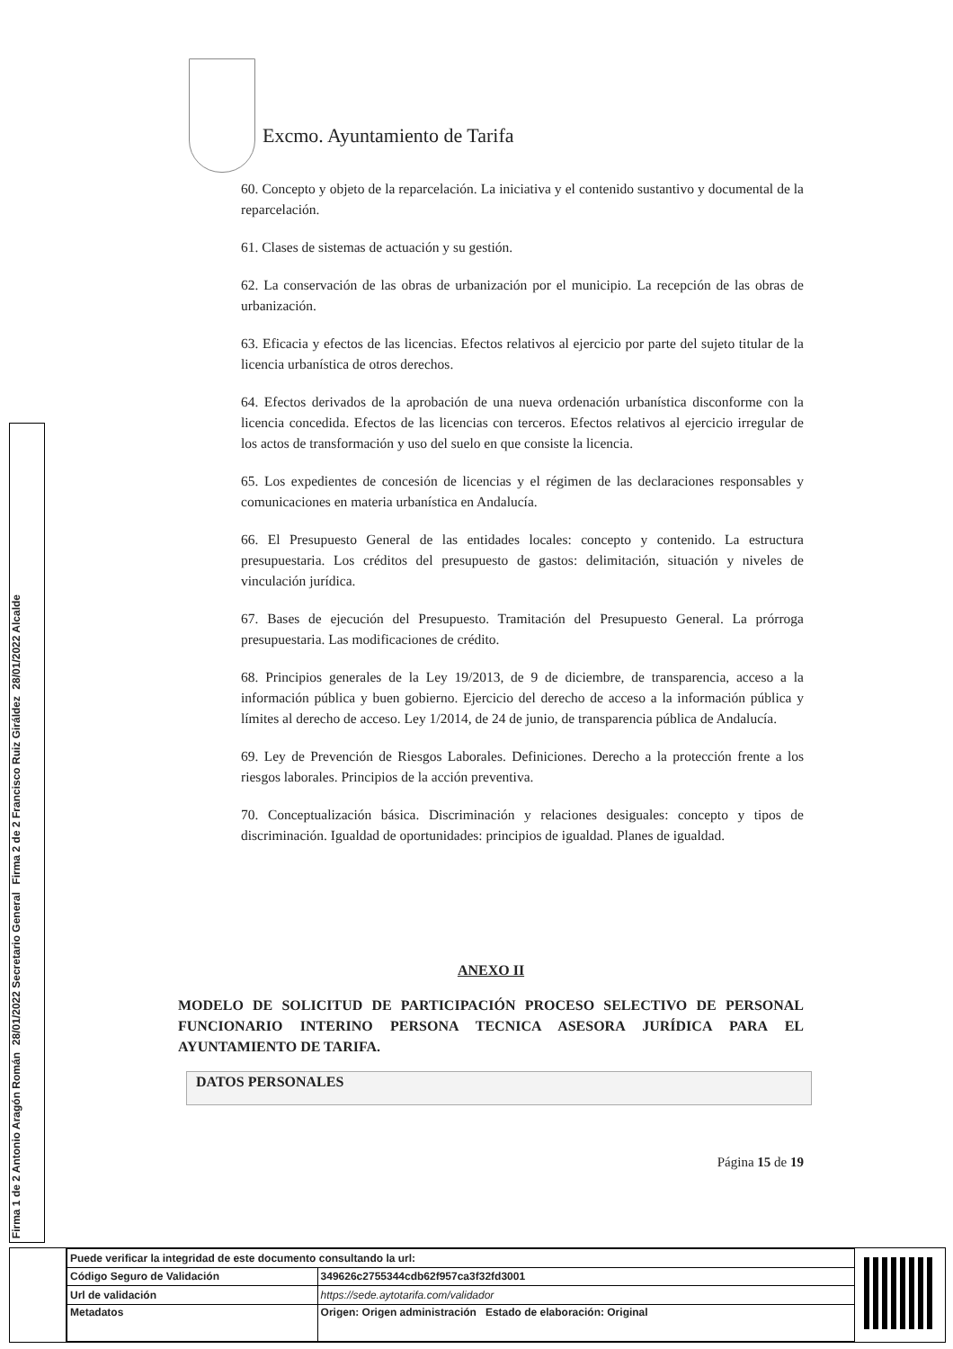Firma 1 de 2 Antonio Aragón Román
28/01/2022 Secretario General
Firma 2 de 2 Francisco Ruiz Giráldez
28/01/2022 Alcalde
Excmo. Ayuntamiento de Tarifa
60. Concepto y objeto de la reparcelación. La iniciativa y el contenido sustantivo y documental de la reparcelación.
61. Clases de sistemas de actuación y su gestión.
62. La conservación de las obras de urbanización por el municipio. La recepción de las obras de urbanización.
63. Eficacia y efectos de las licencias. Efectos relativos al ejercicio por parte del sujeto titular de la licencia urbanística de otros derechos.
64. Efectos derivados de la aprobación de una nueva ordenación urbanística disconforme con la licencia concedida. Efectos de las licencias con terceros. Efectos relativos al ejercicio irregular de los actos de transformación y uso del suelo en que consiste la licencia.
65. Los expedientes de concesión de licencias y el régimen de las declaraciones responsables y comunicaciones en materia urbanística en Andalucía.
66. El Presupuesto General de las entidades locales: concepto y contenido. La estructura presupuestaria. Los créditos del presupuesto de gastos: delimitación, situación y niveles de vinculación jurídica.
67. Bases de ejecución del Presupuesto. Tramitación del Presupuesto General. La prórroga presupuestaria. Las modificaciones de crédito.
68. Principios generales de la Ley 19/2013, de 9 de diciembre, de transparencia, acceso a la información pública y buen gobierno. Ejercicio del derecho de acceso a la información pública y límites al derecho de acceso. Ley 1/2014, de 24 de junio, de transparencia pública de Andalucía.
69. Ley de Prevención de Riesgos Laborales. Definiciones. Derecho a la protección frente a los riesgos laborales. Principios de la acción preventiva.
70. Conceptualización básica. Discriminación y relaciones desiguales: concepto y tipos de discriminación. Igualdad de oportunidades: principios de igualdad. Planes de igualdad.
ANEXO II
MODELO DE SOLICITUD DE PARTICIPACIÓN PROCESO SELECTIVO DE PERSONAL FUNCIONARIO INTERINO PERSONA TECNICA ASESORA JURÍDICA PARA EL AYUNTAMIENTO DE TARIFA.
DATOS PERSONALES
Página 15 de 19
| Puede verificar la integridad de este documento consultando la url: | |
| Código Seguro de Validación | 349626c2755344cdb62f957ca3f32fd3001 |
| Url de validación | https://sede.aytotarifa.com/validador |
| Metadatos | Origen: Origen administración Estado de elaboración: Original |